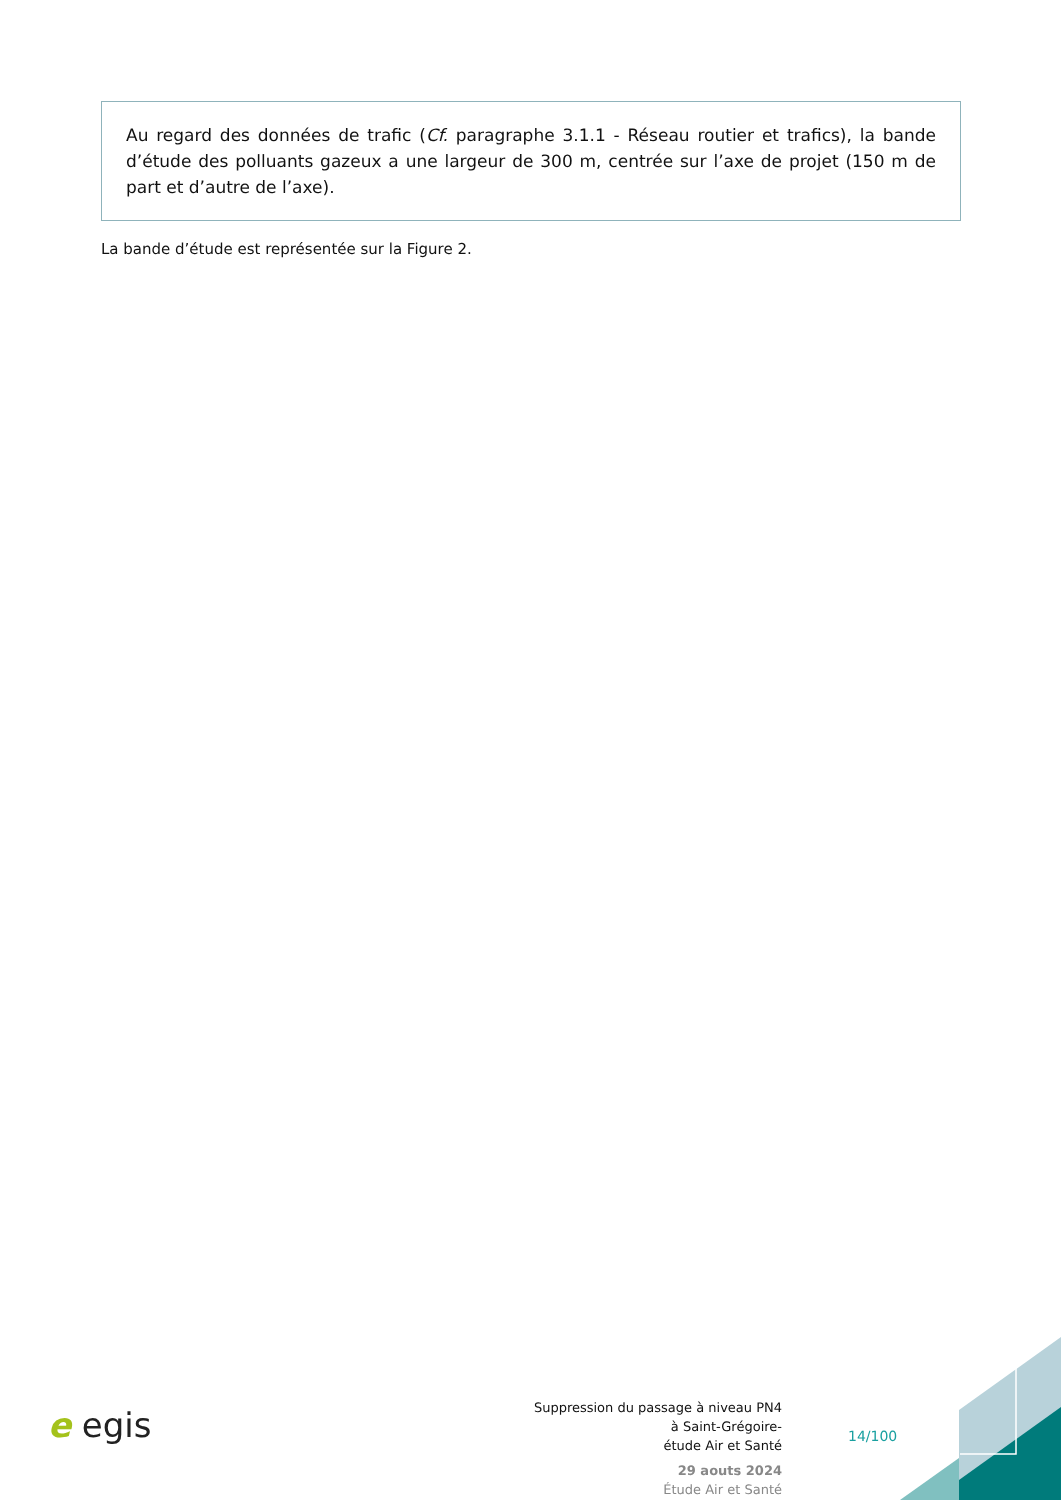Au regard des données de trafic (Cf. paragraphe 3.1.1 - Réseau routier et trafics), la bande d’étude des polluants gazeux a une largeur de 300 m, centrée sur l’axe de projet (150 m de part et d’autre de l’axe).
La bande d’étude est représentée sur la Figure 2.
e egis
Suppression du passage à niveau PN4
à Saint-Grégoire-
étude Air et Santé
29 aouts 2024
Étude Air et Santé
14/100